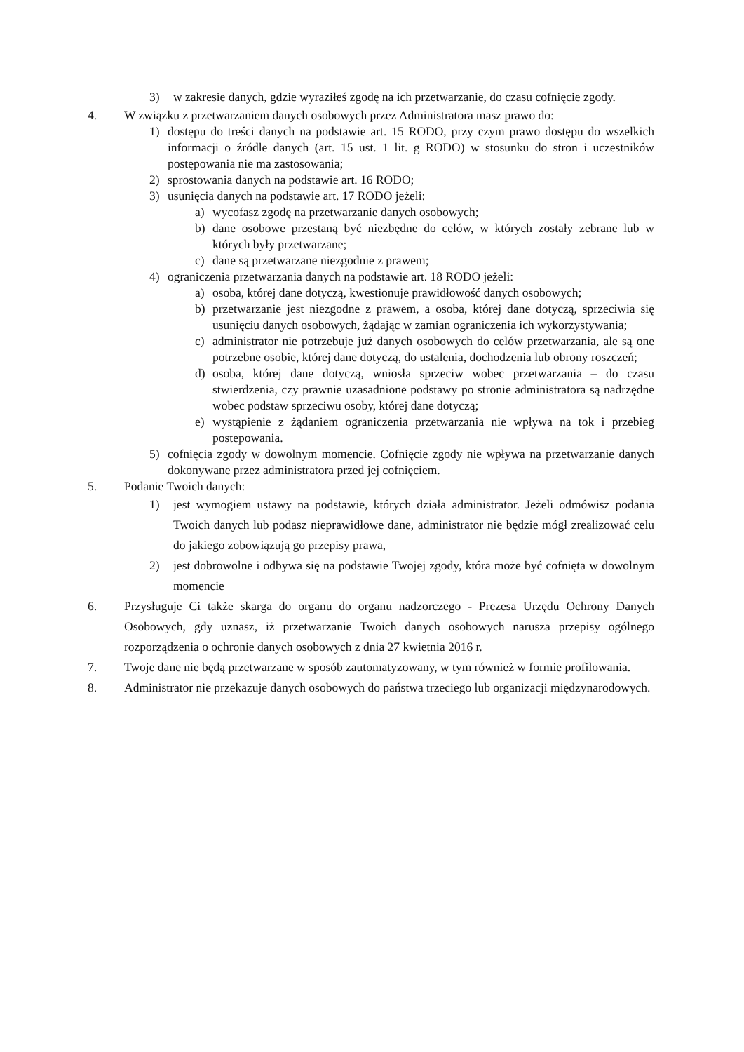3) w zakresie danych, gdzie wyraziłeś zgodę na ich przetwarzanie, do czasu cofnięcie zgody.
4. W związku z przetwarzaniem danych osobowych przez Administratora masz prawo do:
1) dostępu do treści danych na podstawie art. 15 RODO, przy czym prawo dostępu do wszelkich informacji o źródle danych (art. 15 ust. 1 lit. g RODO) w stosunku do stron i uczestników postępowania nie ma zastosowania;
2) sprostowania danych na podstawie art. 16 RODO;
3) usunięcia danych na podstawie art. 17 RODO jeżeli:
a) wycofasz zgodę na przetwarzanie danych osobowych;
b) dane osobowe przestaną być niezbędne do celów, w których zostały zebrane lub w których były przetwarzane;
c) dane są przetwarzane niezgodnie z prawem;
4) ograniczenia przetwarzania danych na podstawie art. 18 RODO jeżeli:
a) osoba, której dane dotyczą, kwestionuje prawidłowość danych osobowych;
b) przetwarzanie jest niezgodne z prawem, a osoba, której dane dotyczą, sprzeciwia się usunięciu danych osobowych, żądając w zamian ograniczenia ich wykorzystywania;
c) administrator nie potrzebuje już danych osobowych do celów przetwarzania, ale są one potrzebne osobie, której dane dotyczą, do ustalenia, dochodzenia lub obrony roszczeń;
d) osoba, której dane dotyczą, wniosła sprzeciw wobec przetwarzania – do czasu stwierdzenia, czy prawnie uzasadnione podstawy po stronie administratora są nadrzędne wobec podstaw sprzeciwu osoby, której dane dotyczą;
e) wystąpienie z żądaniem ograniczenia przetwarzania nie wpływa na tok i przebieg postepowania.
5) cofnięcia zgody w dowolnym momencie. Cofnięcie zgody nie wpływa na przetwarzanie danych dokonywane przez administratora przed jej cofnięciem.
5. Podanie Twoich danych:
1) jest wymogiem ustawy na podstawie, których działa administrator. Jeżeli odmówisz podania Twoich danych lub podasz nieprawidłowe dane, administrator nie będzie mógł zrealizować celu do jakiego zobowiązują go przepisy prawa,
2) jest dobrowolne i odbywa się na podstawie Twojej zgody, która może być cofnięta w dowolnym momencie
6. Przysługuje Ci także skarga do organu do organu nadzorczego - Prezesa Urzędu Ochrony Danych Osobowych, gdy uznasz, iż przetwarzanie Twoich danych osobowych narusza przepisy ogólnego rozporządzenia o ochronie danych osobowych z dnia 27 kwietnia 2016 r.
7. Twoje dane nie będą przetwarzane w sposób zautomatyzowany, w tym również w formie profilowania.
8. Administrator nie przekazuje danych osobowych do państwa trzeciego lub organizacji międzynarodowych.